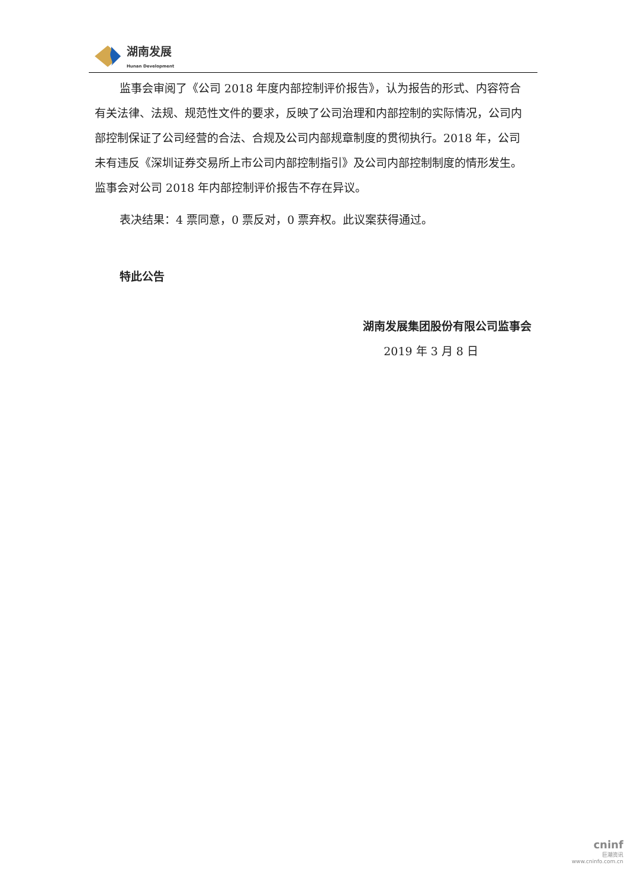湖南发展
Hunan Development
监事会审阅了《公司 2018 年度内部控制评价报告》，认为报告的形式、内容符合有关法律、法规、规范性文件的要求，反映了公司治理和内部控制的实际情况，公司内部控制保证了公司经营的合法、合规及公司内部规章制度的贯彻执行。2018 年，公司未有违反《深圳证券交易所上市公司内部控制指引》及公司内部控制制度的情形发生。监事会对公司 2018 年内部控制评价报告不存在异议。
表决结果：4 票同意，0 票反对，0 票弃权。此议案获得通过。
特此公告
湖南发展集团股份有限公司监事会
2019 年 3 月 8 日
cninf
巨潮资讯
www.cninfo.com.cn